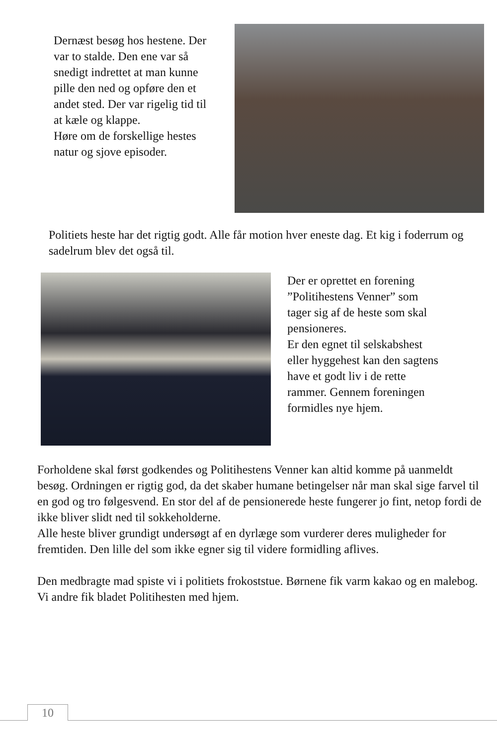Dernæst besøg hos hestene. Der var to stalde. Den ene var så snedigt indrettet at man kunne pille den ned og opføre den et andet sted. Der var rigelig tid til at kæle og klappe.
Høre om de forskellige hestes natur og sjove episoder.
Politiets heste har det rigtig godt. Alle får motion hver eneste dag. Et kig i foderrum og sadelrum blev det også til.
Der er oprettet en forening ”Politihestens Venner” som tager sig af de heste som skal pensioneres.
Er den egnet til selskabshest eller hyggehest kan den sagtens have et godt liv i de rette rammer. Gennem foreningen formidles nye hjem.
Forholdene skal først godkendes og Politihestens Venner kan altid komme på uanmeldt besøg. Ordningen er rigtig god, da det skaber humane betingelser når man skal sige farvel til en god og tro følgesvend. En stor del af de pensionerede heste fungerer jo fint, netop fordi de ikke bliver slidt ned til sokkeholderne.
Alle heste bliver grundigt undersøgt af en dyrlæge som vurderer deres muligheder for fremtiden. Den lille del som ikke egner sig til videre formidling aflives.
Den medbragte mad spiste vi i politiets frokoststue. Børnene fik varm kakao og en malebog. Vi andre fik bladet Politihesten med hjem.
10